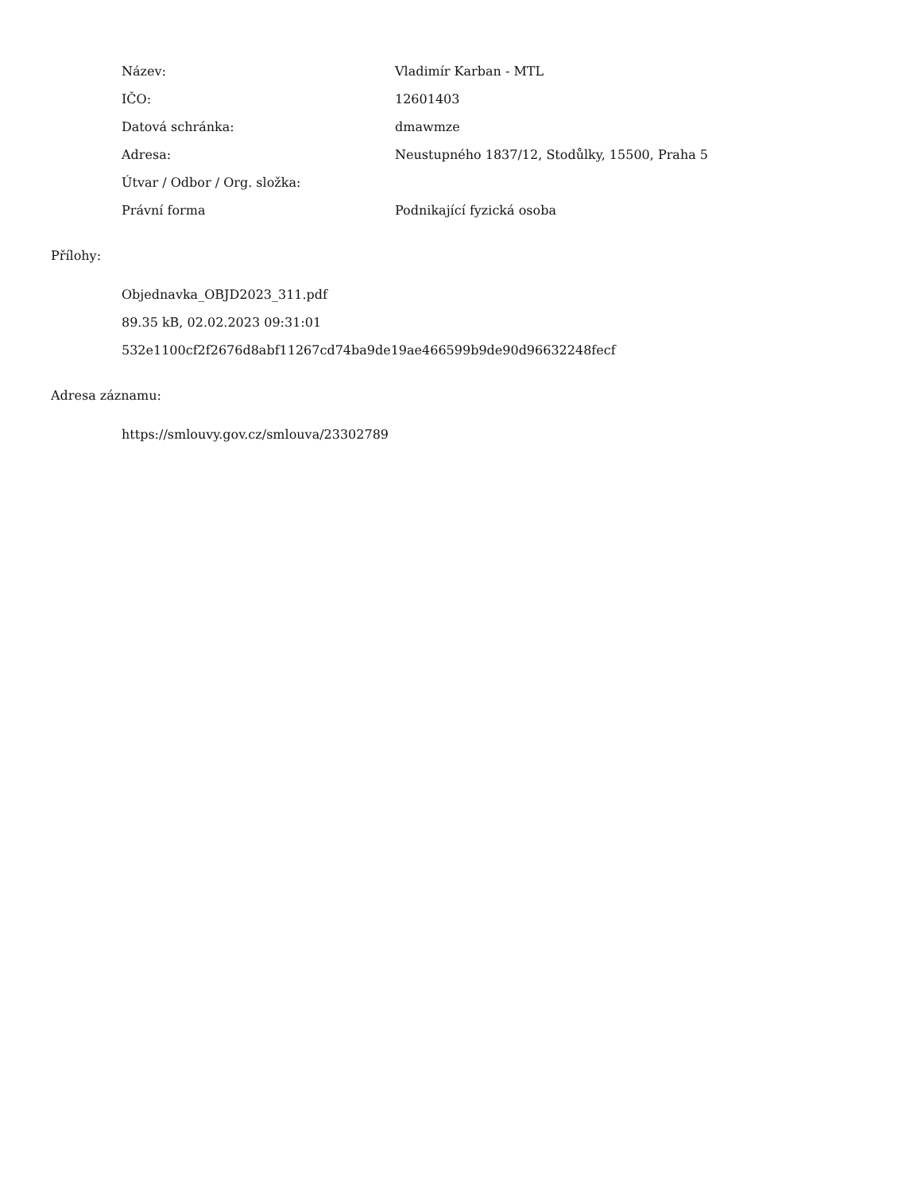| Název: | Vladimír Karban - MTL |
| IČO: | 12601403 |
| Datová schránka: | dmawmze |
| Adresa: | Neustupného 1837/12, Stodůlky, 15500, Praha 5 |
| Útvar / Odbor / Org. složka: | |
| Právní forma | Podnikající fyzická osoba |
Přílohy:
Objednavka_OBJD2023_311.pdf
89.35 kB, 02.02.2023 09:31:01
532e1100cf2f2676d8abf11267cd74ba9de19ae466599b9de90d96632248fecf
Adresa záznamu:
https://smlouvy.gov.cz/smlouva/23302789